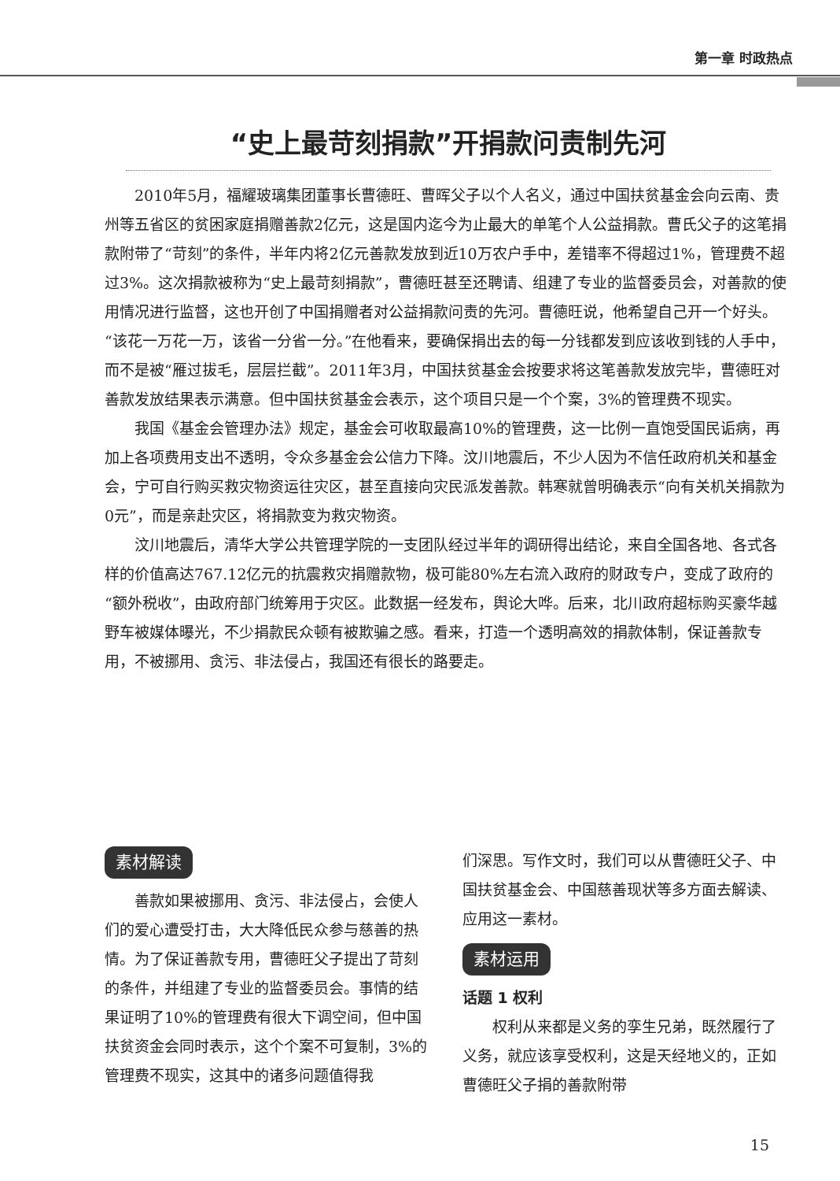第一章 时政热点
“史上最苛刻捐款”开捐款问责制先河
2010年5月，福耀玻璃集团董事长曹德旺、曹晖父子以个人名义，通过中国扶贫基金会向云南、贵州等五省区的贫困家庭捐赠善款2亿元，这是国内迄今为止最大的单笔个人公益捐款。曹氏父子的这笔捐款附带了“苛刻”的条件，半年内将2亿元善款发放到近10万农户手中，差错率不得超过1%，管理费不超过3%。这次捐款被称为“史上最苛刻捐款”，曹德旺甚至还聘请、组建了专业的监督委员会，对善款的使用情况进行监督，这也开创了中国捐赠者对公益捐款问责的先河。曹德旺说，他希望自己开一个好头。“该花一万花一万，该省一分省一分。”在他看来，要确保捐出去的每一分钱都发到应该收到钱的人手中，而不是被“雁过拔毛，层层拦截”。2011年3月，中国扶贫基金会按要求将这笔善款发放完毕，曹德旺对善款发放结果表示满意。但中国扶贫基金会表示，这个项目只是一个个案，3%的管理费不现实。
我国《基金会管理办法》规定，基金会可收取最高10%的管理费，这一比例一直饱受国民诟病，再加上各项费用支出不透明，令众多基金会公信力下降。汶川地震后，不少人因为不信任政府机关和基金会，宁可自行购买救灾物资运往灾区，甚至直接向灾民派发善款。韩寒就曾明确表示“向有关机关捐款为0元”，而是亲赴灾区，将捐款变为救灾物资。
汶川地震后，清华大学公共管理学院的一支团队经过半年的调研得出结论，来自全国各地、各式各样的价值高达767.12亿元的抗震救灾捐赠款物，极可能80%左右流入政府的财政专户，变成了政府的“额外税收”，由政府部门统筹用于灾区。此数据一经发布，舆论大哗。后来，北川政府超标购买豪华越野车被媒体曝光，不少捐款民众顿有被欺骗之感。看来，打造一个透明高效的捐款体制，保证善款专用，不被挪用、贪污、非法侵占，我国还有很长的路要走。
素材解读
善款如果被挪用、贪污、非法侵占，会使人们的爱心遭受打击，大大降低民众参与慈善的热情。为了保证善款专用，曹德旺父子提出了苛刻的条件，并组建了专业的监督委员会。事情的结果证明了10%的管理费有很大下调空间，但中国扶贫资金会同时表示，这个个案不可复制，3%的管理费不现实，这其中的诸多问题值得我
们深思。写作文时，我们可以从曹德旺父子、中国扶贫基金会、中国慈善现状等多方面去解读、应用这一素材。
素材运用
话题 1 权利
权利从来都是义务的孪生兄弟，既然履行了义务，就应该享受权利，这是天经地义的，正如曹德旺父子捐的善款附带
15